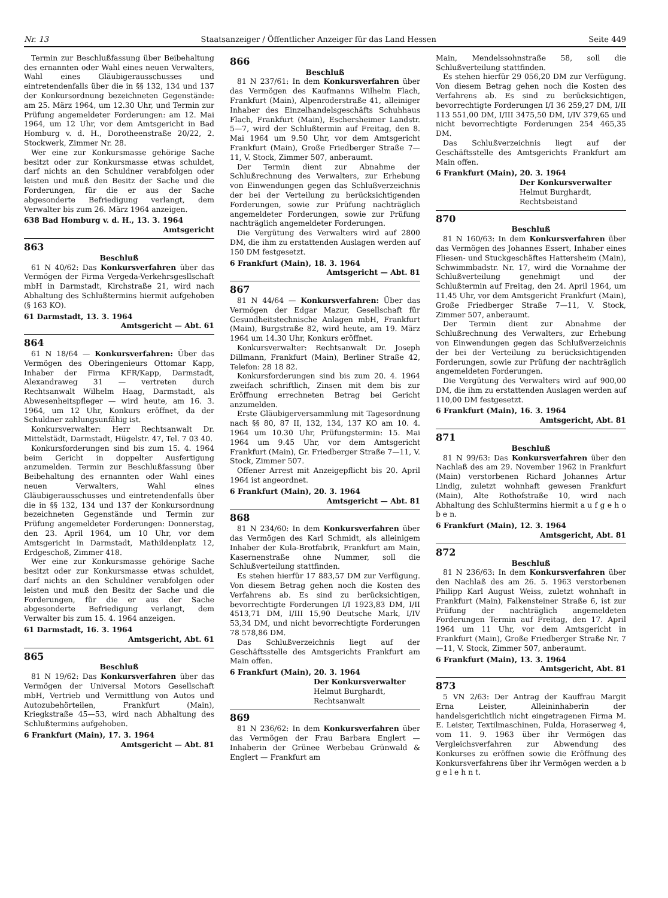Nr. 13 Staatsanzeiger / Öffentlicher Anzeiger für das Land Hessen Seite 449
Termin zur Beschlußfassung über Beibehaltung des ernannten oder Wahl eines neuen Verwalters, Wahl eines Gläubigerausschusses und eintretendenfalls über die in §§ 132, 134 und 137 der Konkursordnung bezeichneten Gegenstände: am 25. März 1964, um 12.30 Uhr, und Termin zur Prüfung angemeldeter Forderungen: am 12. Mai 1964, um 12 Uhr, vor dem Amtsgericht in Bad Homburg v. d. H., Dorotheenstraße 20/22, 2. Stockwerk, Zimmer Nr. 28.
Wer eine zur Konkursmasse gehörige Sache besitzt oder zur Konkursmasse etwas schuldet, darf nichts an den Schuldner verabfolgen oder leisten und muß den Besitz der Sache und die Forderungen, für die er aus der Sache abgesonderte Befriedigung verlangt, dem Verwalter bis zum 26. März 1964 anzeigen.
638 Bad Homburg v. d. H., 13. 3. 1964
Amtsgericht
863
Beschluß
61 N 40/62: Das Konkursverfahren über das Vermögen der Firma Vergeda-Verkehrsgesllschaft mbH in Darmstadt, Kirchstraße 21, wird nach Abhaltung des Schlußtermins hiermit aufgehoben (§ 163 KO).
61 Darmstadt, 13. 3. 1964
Amtsgericht — Abt. 61
864
61 N 18/64 — Konkursverfahren: Über das Vermögen des Oberingenieurs Ottomar Kapp, Inhaber der Firma KFR/Kapp, Darmstadt, Alexandraweg 31 — vertreten durch Rechtsanwalt Wilhelm Haag, Darmstadt, als Abwesenheitspfleger — wird heute, am 16. 3. 1964, um 12 Uhr, Konkurs eröffnet, da der Schuldner zahlungsunfähig ist.
Konkursverwalter: Herr Rechtsanwalt Dr. Mittelstädt, Darmstadt, Hügelstr. 47, Tel. 7 03 40.
Konkursforderungen sind bis zum 15. 4. 1964 beim Gericht in doppelter Ausfertigung anzumelden. Termin zur Beschlußfassung über Beibehaltung des ernannten oder Wahl eines neuen Verwalters, Wahl eines Gläubigerausschusses und eintretendenfalls über die in §§ 132, 134 und 137 der Konkursordnung bezeichneten Gegenstände und Termin zur Prüfung angemeldeter Forderungen: Donnerstag, den 23. April 1964, um 10 Uhr, vor dem Amtsgericht in Darmstadt, Mathildenplatz 12, Erdgeschoß, Zimmer 418.
Wer eine zur Konkursmasse gehörige Sache besitzt oder zur Konkursmasse etwas schuldet, darf nichts an den Schuldner verabfolgen oder leisten und muß den Besitz der Sache und die Forderungen, für die er aus der Sache abgesonderte Befriedigung verlangt, dem Verwalter bis zum 15. 4. 1964 anzeigen.
61 Darmstadt, 16. 3. 1964
Amtsgericht, Abt. 61
865
Beschluß
81 N 19/62: Das Konkursverfahren über das Vermögen der Universal Motors Gesellschaft mbH, Vertrieb und Vermittlung von Autos und Autozubehörteilen, Frankfurt (Main), Kriegkstraße 45—53, wird nach Abhaltung des Schlußtermins aufgehoben.
6 Frankfurt (Main), 17. 3. 1964
Amtsgericht — Abt. 81
866
Beschluß
81 N 237/61: In dem Konkursverfahren über das Vermögen des Kaufmanns Wilhelm Flach, Frankfurt (Main), Alpenroderstraße 41, alleiniger Inhaber des Einzelhandelsgeschäfts Schuhhaus Flach, Frankfurt (Main), Eschersheimer Landstr. 5—7, wird der Schlußtermin auf Freitag, den 8. Mai 1964 um 9.50 Uhr, vor dem Amtsgericht Frankfurt (Main), Große Friedberger Straße 7—11, V. Stock, Zimmer 507, anberaumt.
Der Termin dient zur Abnahme der Schlußrechnung des Verwalters, zur Erhebung von Einwendungen gegen das Schlußverzeichnis der bei der Verteilung zu berücksichtigenden Forderungen, sowie zur Prüfung nachträglich angemeldeter Forderungen, sowie zur Prüfung nachträglich angemeldeter Forderungen.
Die Vergütung des Verwalters wird auf 2800 DM, die ihm zu erstattenden Auslagen werden auf 150 DM festgesetzt.
6 Frankfurt (Main), 18. 3. 1964
Amtsgericht — Abt. 81
867
81 N 44/64 — Konkursverfahren: Über das Vermögen der Edgar Mazur, Gesellschaft für Gesundheitstechnische Anlagen mbH, Frankfurt (Main), Burgstraße 82, wird heute, am 19. März 1964 um 14.30 Uhr, Konkurs eröffnet.
Konkursverwalter: Rechtsanwalt Dr. Joseph Dillmann, Frankfurt (Main), Berliner Straße 42, Telefon: 28 18 82.
Konkursforderungen sind bis zum 20. 4. 1964 zweifach schriftlich, Zinsen mit dem bis zur Eröffnung errechneten Betrag bei Gericht anzumelden.
Erste Gläubigerversammlung mit Tagesordnung nach §§ 80, 87 II, 132, 134, 137 KO am 10. 4. 1964 um 10.30 Uhr, Prüfungstermin: 15. Mai 1964 um 9.45 Uhr, vor dem Amtsgericht Frankfurt (Main), Gr. Friedberger Straße 7—11, V. Stock, Zimmer 507.
Offener Arrest mit Anzeigepflicht bis 20. April 1964 ist angeordnet.
6 Frankfurt (Main), 20. 3. 1964
Amtsgericht — Abt. 81
868
81 N 234/60: In dem Konkursverfahren über das Vermögen des Karl Schmidt, als alleinigem Inhaber der Kula-Brotfabrik, Frankfurt am Main, Kasernenstraße ohne Nummer, soll die Schlußverteilung stattfinden.
Es stehen hierfür 17 883,57 DM zur Verfügung. Von diesem Betrag gehen noch die Kosten des Verfahrens ab. Es sind zu berücksichtigen, bevorrechtigte Forderungen I/I 1923,83 DM, I/II 4513,71 DM, I/III 15,90 Deutsche Mark, I/IV 53,34 DM, und nicht bevorrechtigte Forderungen 78 578,86 DM.
Das Schlußverzeichnis liegt auf der Geschäftsstelle des Amtsgerichts Frankfurt am Main offen.
6 Frankfurt (Main), 20. 3. 1964
Der Konkursverwalter
Helmut Burghardt,
Rechtsanwalt
869
81 N 236/62: In dem Konkursverfahren über das Vermögen der Frau Barbara Englert — Inhaberin der Grünee Werbebau Grünwald & Englert — Frankfurt am
Main, Mendelssohnstraße 58, soll die Schlußverteilung stattfinden.
Es stehen hierfür 29 056,20 DM zur Verfügung. Von diesem Betrag gehen noch die Kosten des Verfahrens ab. Es sind zu berücksichtigen, bevorrechtigte Forderungen I/I 36 259,27 DM, I/II 113 551,00 DM, I/III 3475,50 DM, I/IV 379,65 und nicht bevorrechtigte Forderungen 254 465,35 DM.
Das Schlußverzeichnis liegt auf der Geschäftsstelle des Amtsgerichts Frankfurt am Main offen.
6 Frankfurt (Main), 20. 3. 1964
Der Konkursverwalter
Helmut Burghardt,
Rechtsbeistand
870
Beschluß
81 N 160/63: In dem Konkursverfahren über das Vermögen des Johannes Essert, Inhaber eines Fliesen- und Stuckgeschäftes Hattersheim (Main), Schwimmbadstr. Nr. 17, wird die Vornahme der Schlußverteilung genehmigt und der Schlußtermin auf Freitag, den 24. April 1964, um 11.45 Uhr, vor dem Amtsgericht Frankfurt (Main), Große Friedberger Straße 7—11, V. Stock, Zimmer 507, anberaumt.
Der Termin dient zur Abnahme der Schlußrechnung des Verwalters, zur Erhebung von Einwendungen gegen das Schlußverzeichnis der bei der Verteilung zu berücksichtigenden Forderungen, sowie zur Prüfung der nachträglich angemeldeten Forderungen.
Die Vergütung des Verwalters wird auf 900,00 DM, die ihm zu erstattenden Auslagen werden auf 110,00 DM festgesetzt.
6 Frankfurt (Main), 16. 3. 1964
Amtsgericht, Abt. 81
871
Beschluß
81 N 99/63: Das Konkursverfahren über den Nachlaß des am 29. November 1962 in Frankfurt (Main) verstorbenen Richard Johannes Artur Lindig, zuletzt wohnhaft gewesen Frankfurt (Main), Alte Rothofstraße 10, wird nach Abhaltung des Schlußtermins hiermit a u f g e h o b e n.
6 Frankfurt (Main), 12. 3. 1964
Amtsgericht, Abt. 81
872
Beschluß
81 N 236/63: In dem Konkursverfahren über den Nachlaß des am 26. 5. 1963 verstorbenen Philipp Karl August Weiss, zuletzt wohnhaft in Frankfurt (Main), Falkensteiner Straße 6, ist zur Prüfung der nachträglich angemeldeten Forderungen Termin auf Freitag, den 17. April 1964 um 11 Uhr, vor dem Amtsgericht in Frankfurt (Main), Große Friedberger Straße Nr. 7—11, V. Stock, Zimmer 507, anberaumt.
6 Frankfurt (Main), 13. 3. 1964
Amtsgericht, Abt. 81
873
5 VN 2/63: Der Antrag der Kauffrau Margit Erna Leister, Alleininhaberin der handelsgerichtlich nicht eingetragenen Firma M. E. Leister, Textilmaschinen, Fulda, Horaserweg 4, vom 11. 9. 1963 über ihr Vermögen das Vergleichsverfahren zur Abwendung des Konkurses zu eröffnen sowie die Eröffnung des Konkursverfahrens über ihr Vermögen werden a b g e l e h n t.